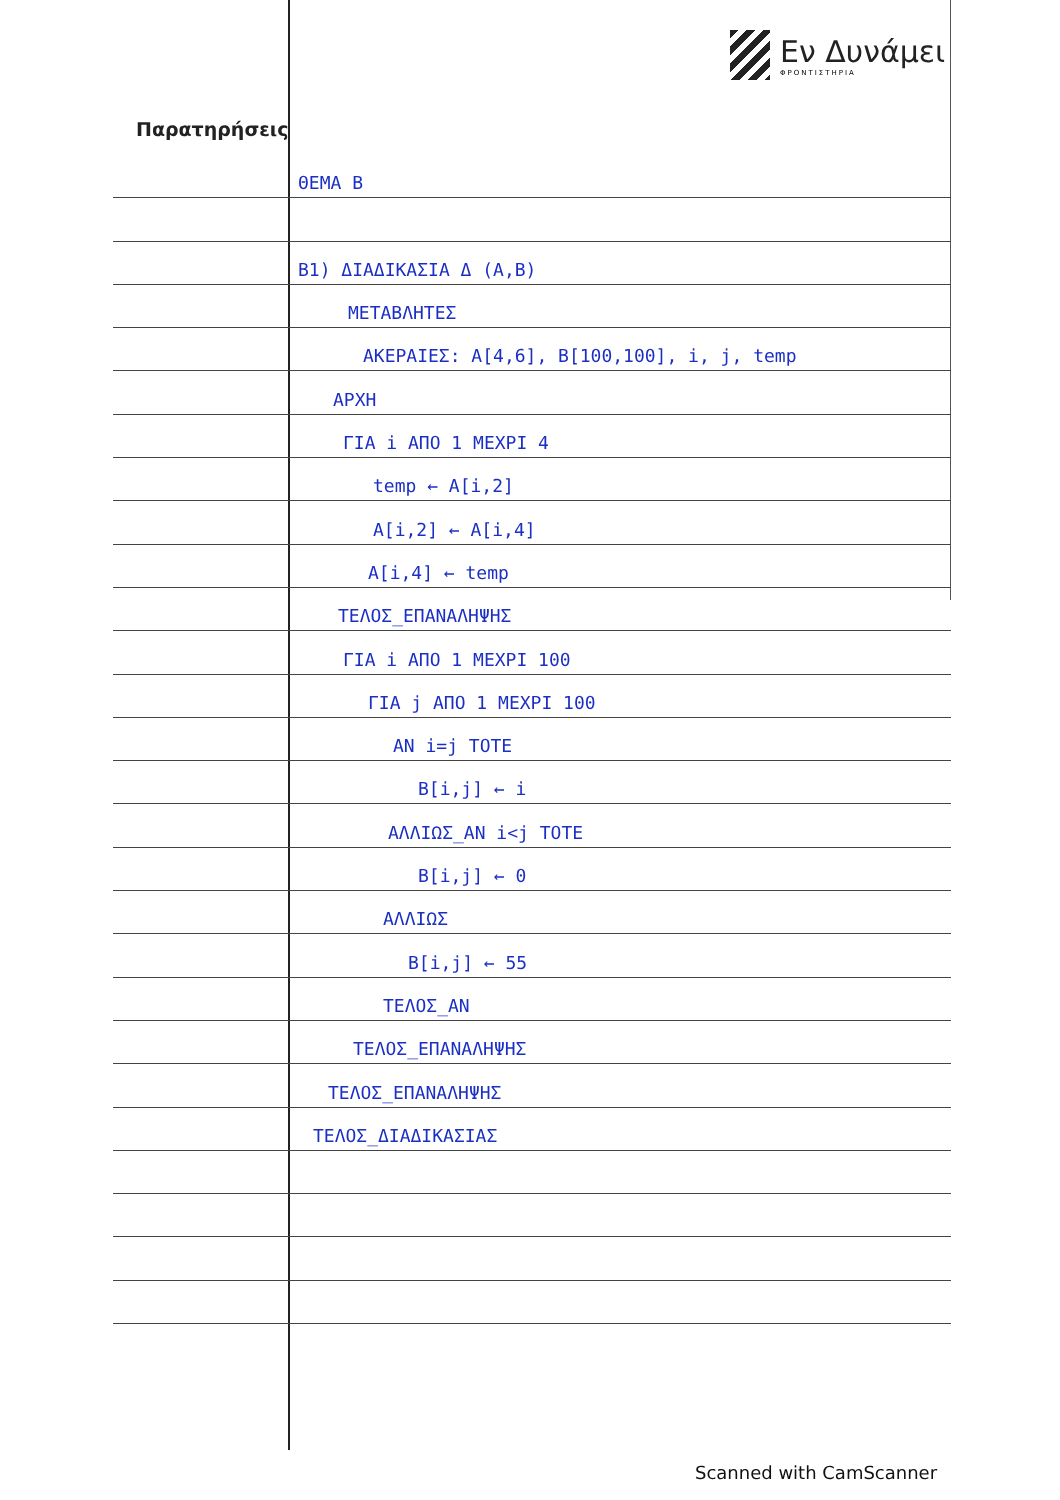Εν Δυνάμει
ΦΡΟΝΤΙΣΤΗΡΙΑ
Παρατηρήσεις
ΘΕΜΑ Β
Β1) ΔΙΑΔΙΚΑΣΙΑ Δ (Α,Β)
ΜΕΤΑΒΛΗΤΕΣ
ΑΚΕΡΑΙΕΣ: Α[4,6], Β[100,100], i, j, temp
ΑΡΧΗ
ΓΙΑ i ΑΠΟ 1 ΜΕΧΡΙ 4
temp ← Α[i,2]
Α[i,2] ← Α[i,4]
Α[i,4] ← temp
ΤΕΛΟΣ_ΕΠΑΝΑΛΗΨΗΣ
ΓΙΑ i ΑΠΟ 1 ΜΕΧΡΙ 100
ΓΙΑ j ΑΠΟ 1 ΜΕΧΡΙ 100
ΑΝ i=j ΤΟΤΕ
Β[i,j] ← i
ΑΛΛΙΩΣ_ΑΝ i<j ΤΟΤΕ
Β[i,j] ← 0
ΑΛΛΙΩΣ
Β[i,j] ← 55
ΤΕΛΟΣ_ΑΝ
ΤΕΛΟΣ_ΕΠΑΝΑΛΗΨΗΣ
ΤΕΛΟΣ_ΕΠΑΝΑΛΗΨΗΣ
ΤΕΛΟΣ_ΔΙΑΔΙΚΑΣΙΑΣ
Scanned with CamScanner